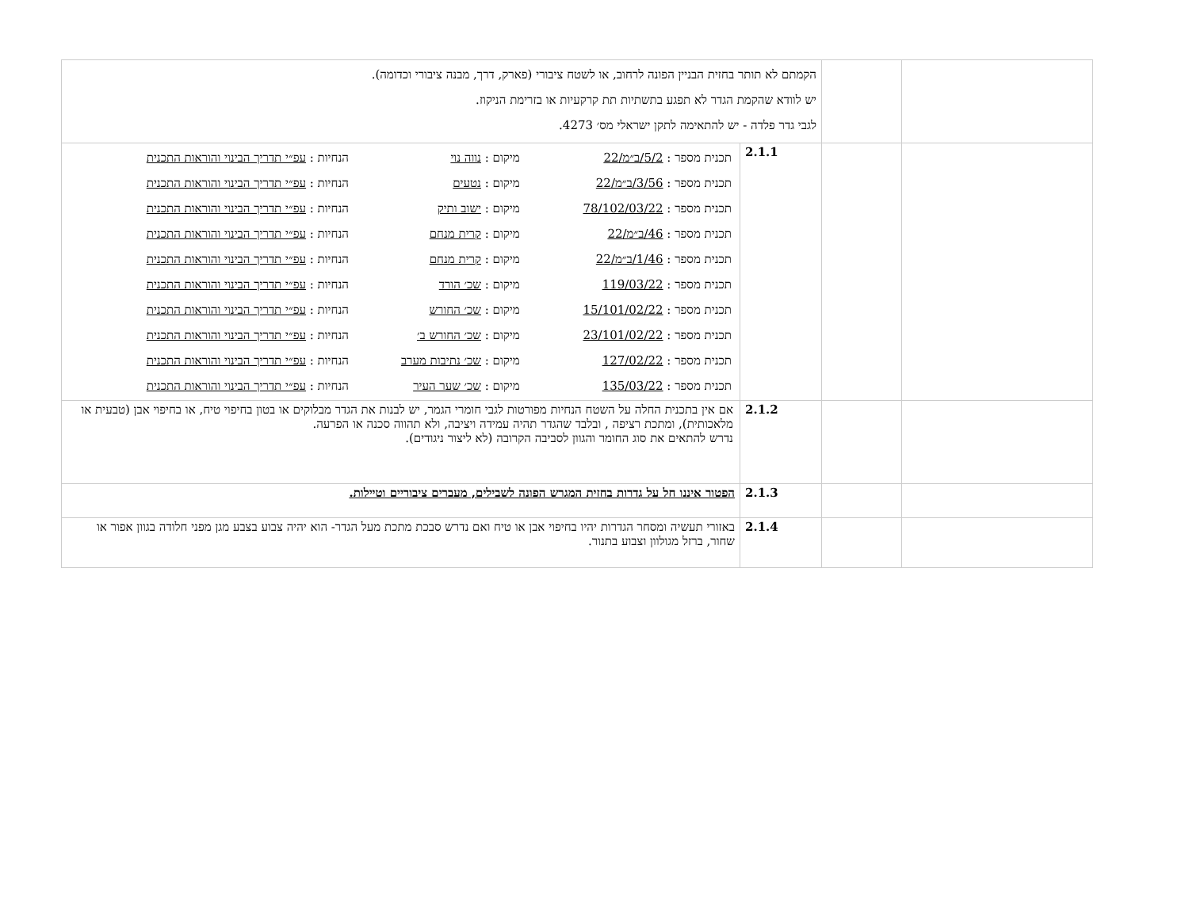| | | הקמתם לא תותר בחזית הבניין הפונה לרחוב, או לשטח ציבורי (פארק, דרך, מבנה ציבורי וכדומה). יש לוודא שהקמת הגדר לא תפגע בתשתיות תת קרקעיות או בזרימת הניקוז. לגבי גדר פלדה - יש להתאימה לתקן ישראלי מס׳ 4273. | |
| | | 2.1.1 | / תכנית מספר : 5/2/ב״מ/22 / מיקום : נווה נוי / הנחיות : עפ״י תדריך הבינוי והוראות התכנית / / תכנית מספר : 3/56/ב״מ/22 / מיקום : נטעים / הנחיות : עפ״י תדריך הבינוי והוראות התכנית / / תכנית מספר : 78/102/03/22 / מיקום : ישוב ותיק / הנחיות : עפ״י תדריך הבינוי והוראות התכנית / / תכנית מספר : 46/ב״מ/22 / מיקום : קרית מנחם / הנחיות : עפ״י תדריך הבינוי והוראות התכנית / / תכנית מספר : 1/46/ב״מ/22 / מיקום : קרית מנחם / הנחיות : עפ״י תדריך הבינוי והוראות התכנית / / תכנית מספר : 119/03/22 / מיקום : שכ׳ הורד / הנחיות : עפ״י תדריך הבינוי והוראות התכנית / / תכנית מספר : 15/101/02/22 / מיקום : שכ׳ החורש / הנחיות : עפ״י תדריך הבינוי והוראות התכנית / / תכנית מספר : 23/101/02/22 / מיקום : שכ׳ החורש ב׳ / הנחיות : עפ״י תדריך הבינוי והוראות התכנית / / תכנית מספר : 127/02/22 / מיקום : שכ׳ נתיבות מערב / הנחיות : עפ״י תדריך הבינוי והוראות התכנית / / תכנית מספר : 135/03/22 / מיקום : שכ׳ שער העיר / הנחיות : עפ״י תדריך הבינוי והוראות התכנית / |
| | | 2.1.2 | אם אין בתכנית החלה על השטח הנחיות מפורטות לגבי חומרי הגמר, יש לבנות את הגדר מבלוקים או בטון בחיפוי טיח, או בחיפוי אבן (טבעית או מלאכותית), ומתכת רציפה , ובלבד שהגדר תהיה עמידה ויציבה, ולא תהווה סכנה או הפרעה. נדרש להתאים את סוג החומר והגוון לסביבה הקרובה (לא ליצור ניגודים). |
| | | 2.1.3 | הפטור איננו חל על גדרות בחזית המגרש הפונה לשבילים, מעברים ציבוריים וטיילות. |
| | | 2.1.4 | באזורי תעשיה ומסחר הגדרות יהיו בחיפוי אבן או טיח ואם נדרש סבכת מתכת מעל הגדר- הוא יהיה צבוע בצבע מגן מפני חלודה בגוון אפור או שחור, ברזל מגולוון וצבוע בתנור. |